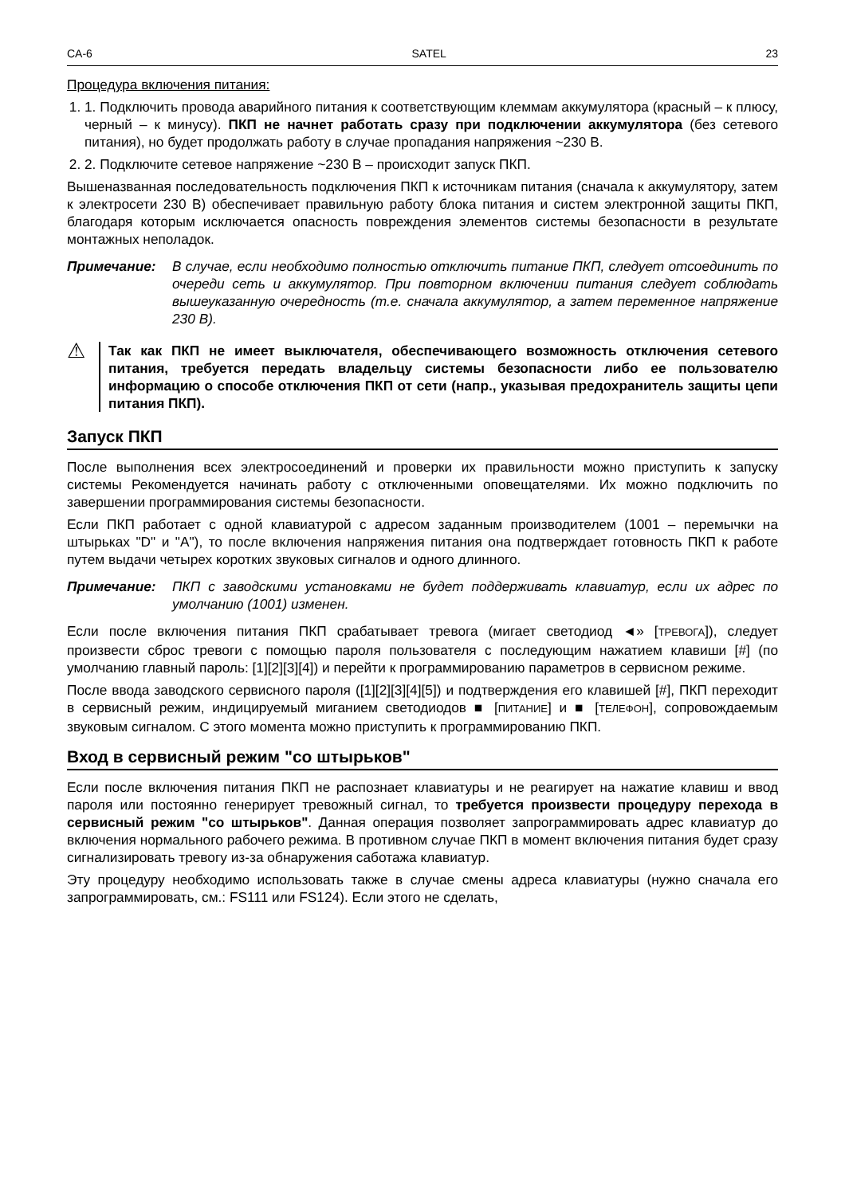CA-6 SATEL 23
Процедура включения питания:
1. 1. Подключить провода аварийного питания к соответствующим клеммам аккумулятора (красный – к плюсу, черный – к минусу). ПКП не начнет работать сразу при подключении аккумулятора (без сетевого питания), но будет продолжать работу в случае пропадания напряжения ~230 В.
2. 2. Подключите сетевое напряжение ~230 В – происходит запуск ПКП.
Вышеназванная последовательность подключения ПКП к источникам питания (сначала к аккумулятору, затем к электросети 230 В) обеспечивает правильную работу блока питания и систем электронной защиты ПКП, благодаря которым исключается опасность повреждения элементов системы безопасности в результате монтажных неполадок.
Примечание: В случае, если необходимо полностью отключить питание ПКП, следует отсоединить по очереди сеть и аккумулятор. При повторном включении питания следует соблюдать вышеуказанную очередность (т.е. сначала аккумулятор, а затем переменное напряжение 230 В).
⚠
Так как ПКП не имеет выключателя, обеспечивающего возможность отключения сетевого питания, требуется передать владельцу системы безопасности либо ее пользователю информацию о способе отключения ПКП от сети (напр., указывая предохранитель защиты цепи питания ПКП).
Запуск ПКП
После выполнения всех электросоединений и проверки их правильности можно приступить к запуску системы Рекомендуется начинать работу с отключенными оповещателями. Их можно подключить по завершении программирования системы безопасности.
Если ПКП работает с одной клавиатурой с адресом заданным производителем (1001 – перемычки на штырьках "D" и "A"), то после включения напряжения питания она подтверждает готовность ПКП к работе путем выдачи четырех коротких звуковых сигналов и одного длинного.
Примечание: ПКП с заводскими установками не будет поддерживать клавиатур, если их адрес по умолчанию (1001) изменен.
Если после включения питания ПКП срабатывает тревога (мигает светодиод ◄» [ТРЕВОГА]), следует произвести сброс тревоги с помощью пароля пользователя с последующим нажатием клавиши [#] (по умолчанию главный пароль: [1][2][3][4]) и перейти к программированию параметров в сервисном режиме.
После ввода заводского сервисного пароля ([1][2][3][4][5]) и подтверждения его клавишей [#], ПКП переходит в сервисный режим, индицируемый миганием светодиодов ■ [ПИТАНИЕ] и ■ [ТЕЛЕФОН], сопровождаемым звуковым сигналом. С этого момента можно приступить к программированию ПКП.
Вход в сервисный режим "со штырьков"
Если после включения питания ПКП не распознает клавиатуры и не реагирует на нажатие клавиш и ввод пароля или постоянно генерирует тревожный сигнал, то требуется произвести процедуру перехода в сервисный режим "со штырьков". Данная операция позволяет запрограммировать адрес клавиатур до включения нормального рабочего режима. В противном случае ПКП в момент включения питания будет сразу сигнализировать тревогу из-за обнаружения саботажа клавиатур.
Эту процедуру необходимо использовать также в случае смены адреса клавиатуры (нужно сначала его запрограммировать, см.: FS111 или FS124). Если этого не сделать,